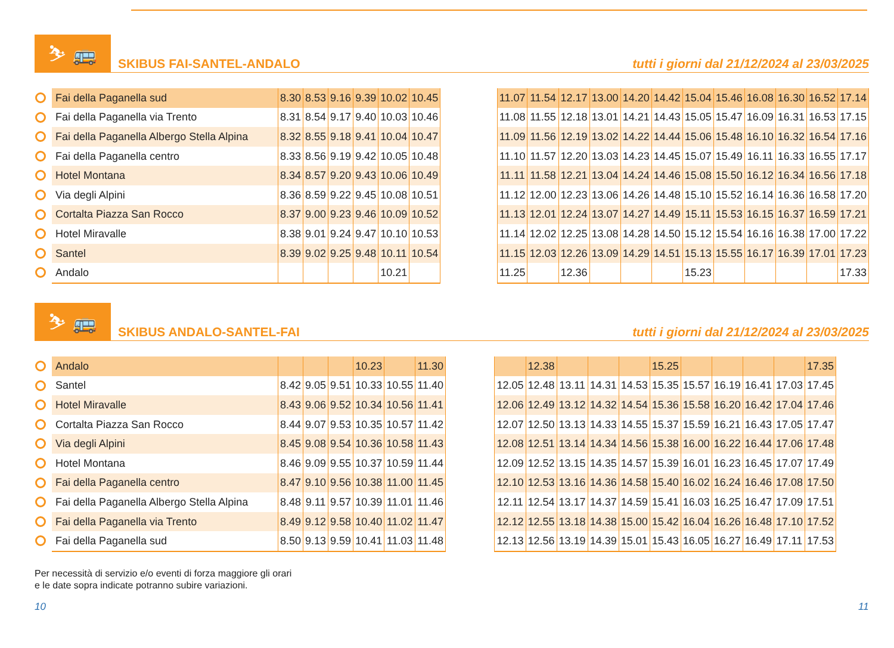⛷ 🚌
SKIBUS FAI-SANTEL-ANDALO
tutti i giorni dal 21/12/2024 al 23/03/2025
| Fai della Paganella sud | 8.30 | 8.53 | 9.16 | 9.39 | 10.02 | 10.45 |
| Fai della Paganella via Trento | 8.31 | 8.54 | 9.17 | 9.40 | 10.03 | 10.46 |
| Fai della Paganella Albergo Stella Alpina | 8.32 | 8.55 | 9.18 | 9.41 | 10.04 | 10.47 |
| Fai della Paganella centro | 8.33 | 8.56 | 9.19 | 9.42 | 10.05 | 10.48 |
| Hotel Montana | 8.34 | 8.57 | 9.20 | 9.43 | 10.06 | 10.49 |
| Via degli Alpini | 8.36 | 8.59 | 9.22 | 9.45 | 10.08 | 10.51 |
| Cortalta Piazza San Rocco | 8.37 | 9.00 | 9.23 | 9.46 | 10.09 | 10.52 |
| Hotel Miravalle | 8.38 | 9.01 | 9.24 | 9.47 | 10.10 | 10.53 |
| Santel | 8.39 | 9.02 | 9.25 | 9.48 | 10.11 | 10.54 |
| Andalo | | | | | 10.21 | |
| 11.07 | 11.54 | 12.17 | 13.00 | 14.20 | 14.42 | 15.04 | 15.46 | 16.08 | 16.30 | 16.52 | 17.14 |
| 11.08 | 11.55 | 12.18 | 13.01 | 14.21 | 14.43 | 15.05 | 15.47 | 16.09 | 16.31 | 16.53 | 17.15 |
| 11.09 | 11.56 | 12.19 | 13.02 | 14.22 | 14.44 | 15.06 | 15.48 | 16.10 | 16.32 | 16.54 | 17.16 |
| 11.10 | 11.57 | 12.20 | 13.03 | 14.23 | 14.45 | 15.07 | 15.49 | 16.11 | 16.33 | 16.55 | 17.17 |
| 11.11 | 11.58 | 12.21 | 13.04 | 14.24 | 14.46 | 15.08 | 15.50 | 16.12 | 16.34 | 16.56 | 17.18 |
| 11.12 | 12.00 | 12.23 | 13.06 | 14.26 | 14.48 | 15.10 | 15.52 | 16.14 | 16.36 | 16.58 | 17.20 |
| 11.13 | 12.01 | 12.24 | 13.07 | 14.27 | 14.49 | 15.11 | 15.53 | 16.15 | 16.37 | 16.59 | 17.21 |
| 11.14 | 12.02 | 12.25 | 13.08 | 14.28 | 14.50 | 15.12 | 15.54 | 16.16 | 16.38 | 17.00 | 17.22 |
| 11.15 | 12.03 | 12.26 | 13.09 | 14.29 | 14.51 | 15.13 | 15.55 | 16.17 | 16.39 | 17.01 | 17.23 |
| 11.25 | | 12.36 | | | | 15.23 | | | | | 17.33 |
⛷ 🚌
SKIBUS ANDALO-SANTEL-FAI
tutti i giorni dal 21/12/2024 al 23/03/2025
| Andalo | | | | 10.23 | | 11.30 |
| Santel | 8.42 | 9.05 | 9.51 | 10.33 | 10.55 | 11.40 |
| Hotel Miravalle | 8.43 | 9.06 | 9.52 | 10.34 | 10.56 | 11.41 |
| Cortalta Piazza San Rocco | 8.44 | 9.07 | 9.53 | 10.35 | 10.57 | 11.42 |
| Via degli Alpini | 8.45 | 9.08 | 9.54 | 10.36 | 10.58 | 11.43 |
| Hotel Montana | 8.46 | 9.09 | 9.55 | 10.37 | 10.59 | 11.44 |
| Fai della Paganella centro | 8.47 | 9.10 | 9.56 | 10.38 | 11.00 | 11.45 |
| Fai della Paganella Albergo Stella Alpina | 8.48 | 9.11 | 9.57 | 10.39 | 11.01 | 11.46 |
| Fai della Paganella via Trento | 8.49 | 9.12 | 9.58 | 10.40 | 11.02 | 11.47 |
| Fai della Paganella sud | 8.50 | 9.13 | 9.59 | 10.41 | 11.03 | 11.48 |
| | 12.38 | | | | 15.25 | | | | | 17.35 |
| 12.05 | 12.48 | 13.11 | 14.31 | 14.53 | 15.35 | 15.57 | 16.19 | 16.41 | 17.03 | 17.45 |
| 12.06 | 12.49 | 13.12 | 14.32 | 14.54 | 15.36 | 15.58 | 16.20 | 16.42 | 17.04 | 17.46 |
| 12.07 | 12.50 | 13.13 | 14.33 | 14.55 | 15.37 | 15.59 | 16.21 | 16.43 | 17.05 | 17.47 |
| 12.08 | 12.51 | 13.14 | 14.34 | 14.56 | 15.38 | 16.00 | 16.22 | 16.44 | 17.06 | 17.48 |
| 12.09 | 12.52 | 13.15 | 14.35 | 14.57 | 15.39 | 16.01 | 16.23 | 16.45 | 17.07 | 17.49 |
| 12.10 | 12.53 | 13.16 | 14.36 | 14.58 | 15.40 | 16.02 | 16.24 | 16.46 | 17.08 | 17.50 |
| 12.11 | 12.54 | 13.17 | 14.37 | 14.59 | 15.41 | 16.03 | 16.25 | 16.47 | 17.09 | 17.51 |
| 12.12 | 12.55 | 13.18 | 14.38 | 15.00 | 15.42 | 16.04 | 16.26 | 16.48 | 17.10 | 17.52 |
| 12.13 | 12.56 | 13.19 | 14.39 | 15.01 | 15.43 | 16.05 | 16.27 | 16.49 | 17.11 | 17.53 |
Per necessità di servizio e/o eventi di forza maggiore gli orari
e le date sopra indicate potranno subire variazioni.
10 11